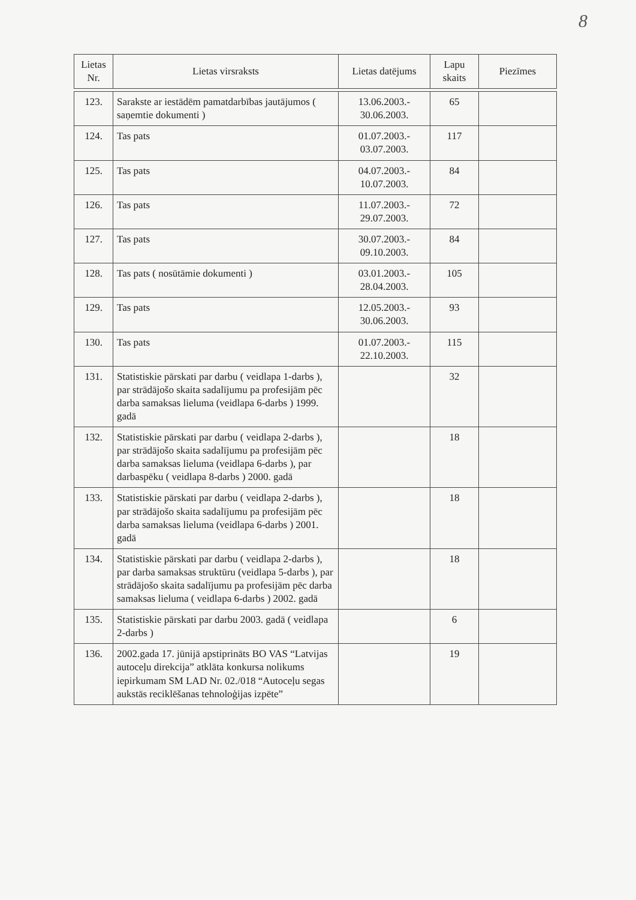8
| Lietas Nr. | Lietas virsraksts | Lietas datējums | Lapu skaits | Piezīmes |
| --- | --- | --- | --- | --- |
| 123. | Sarakste ar iestādēm pamatdarbības jautājumos ( saņemtie dokumenti ) | 13.06.2003.- 30.06.2003. | 65 | |
| 124. | Tas pats | 01.07.2003.- 03.07.2003. | 117 | |
| 125. | Tas pats | 04.07.2003.- 10.07.2003. | 84 | |
| 126. | Tas pats | 11.07.2003.- 29.07.2003. | 72 | |
| 127. | Tas pats | 30.07.2003.- 09.10.2003. | 84 | |
| 128. | Tas pats ( nosūtāmie dokumenti ) | 03.01.2003.- 28.04.2003. | 105 | |
| 129. | Tas pats | 12.05.2003.- 30.06.2003. | 93 | |
| 130. | Tas pats | 01.07.2003.- 22.10.2003. | 115 | |
| 131. | Statistiskie pārskati par darbu ( veidlapa 1-darbs ), par strādājošo skaita sadalījumu pa profesijām pēc darba samaksas lieluma (veidlapa 6-darbs ) 1999. gadā | | 32 | |
| 132. | Statistiskie pārskati par darbu ( veidlapa 2-darbs ), par strādājošo skaita sadalījumu pa profesijām pēc darba samaksas lieluma (veidlapa 6-darbs ), par darbaspēku ( veidlapa 8-darbs ) 2000. gadā | | 18 | |
| 133. | Statistiskie pārskati par darbu ( veidlapa 2-darbs ), par strādājošo skaita sadalījumu pa profesijām pēc darba samaksas lieluma (veidlapa 6-darbs ) 2001. gadā | | 18 | |
| 134. | Statistiskie pārskati par darbu ( veidlapa 2-darbs ), par darba samaksas struktūru (veidlapa 5-darbs ), par strādājošo skaita sadalījumu pa profesijām pēc darba samaksas lieluma ( veidlapa 6-darbs ) 2002. gadā | | 18 | |
| 135. | Statistiskie pārskati par darbu 2003. gadā ( veidlapa 2-darbs ) | | 6 | |
| 136. | 2002.gada 17. jūnijā apstiprināts BO VAS “Latvijas autoceļu direkcija” atklāta konkursa nolikums iepirkumam SM LAD Nr. 02./018 “Autoceļu segas aukstās reciklēšanas tehnoloģijas izpēte” | | 19 | |